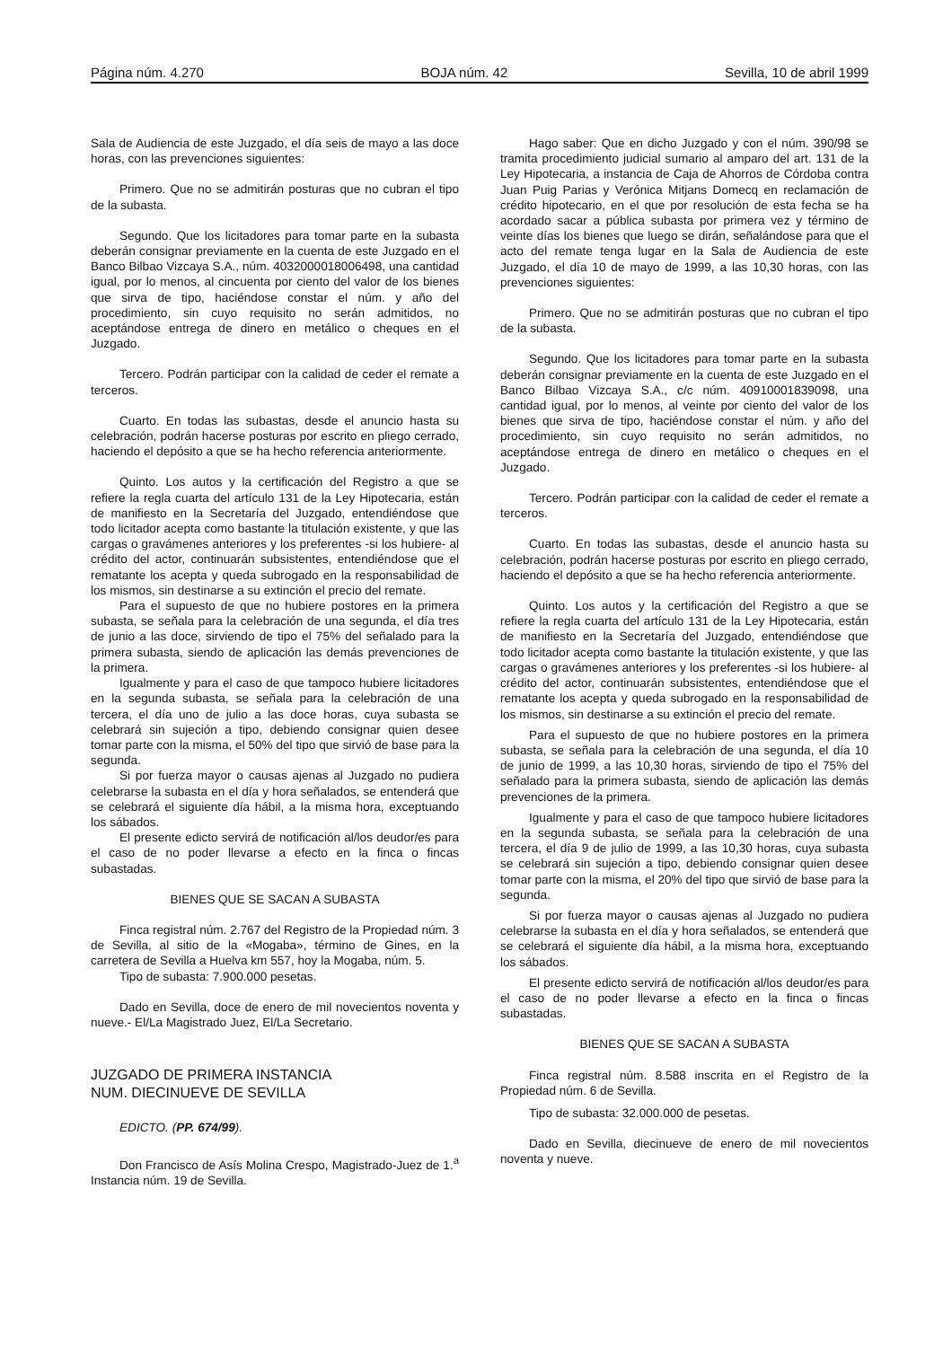Página núm. 4.270 BOJA núm. 42 Sevilla, 10 de abril 1999
Sala de Audiencia de este Juzgado, el día seis de mayo a las doce horas, con las prevenciones siguientes:
Primero. Que no se admitirán posturas que no cubran el tipo de la subasta.
Segundo. Que los licitadores para tomar parte en la subasta deberán consignar previamente en la cuenta de este Juzgado en el Banco Bilbao Vizcaya S.A., núm. 4032000018006498, una cantidad igual, por lo menos, al cincuenta por ciento del valor de los bienes que sirva de tipo, haciéndose constar el núm. y año del procedimiento, sin cuyo requisito no serán admitidos, no aceptándose entrega de dinero en metálico o cheques en el Juzgado.
Tercero. Podrán participar con la calidad de ceder el remate a terceros.
Cuarto. En todas las subastas, desde el anuncio hasta su celebración, podrán hacerse posturas por escrito en pliego cerrado, haciendo el depósito a que se ha hecho referencia anteriormente.
Quinto. Los autos y la certificación del Registro a que se refiere la regla cuarta del artículo 131 de la Ley Hipotecaria, están de manifiesto en la Secretaría del Juzgado, entendiéndose que todo licitador acepta como bastante la titulación existente, y que las cargas o gravámenes anteriores y los preferentes -si los hubiere- al crédito del actor, continuarán subsistentes, entendiéndose que el rematante los acepta y queda subrogado en la responsabilidad de los mismos, sin destinarse a su extinción el precio del remate.
Para el supuesto de que no hubiere postores en la primera subasta, se señala para la celebración de una segunda, el día tres de junio a las doce, sirviendo de tipo el 75% del señalado para la primera subasta, siendo de aplicación las demás prevenciones de la primera.
Igualmente y para el caso de que tampoco hubiere licitadores en la segunda subasta, se señala para la celebración de una tercera, el día uno de julio a las doce horas, cuya subasta se celebrará sin sujeción a tipo, debiendo consignar quien desee tomar parte con la misma, el 50% del tipo que sirvió de base para la segunda.
Si por fuerza mayor o causas ajenas al Juzgado no pudiera celebrarse la subasta en el día y hora señalados, se entenderá que se celebrará el siguiente día hábil, a la misma hora, exceptuando los sábados.
El presente edicto servirá de notificación al/los deudor/es para el caso de no poder llevarse a efecto en la finca o fincas subastadas.
BIENES QUE SE SACAN A SUBASTA
Finca registral núm. 2.767 del Registro de la Propiedad núm. 3 de Sevilla, al sitio de la «Mogaba», término de Gines, en la carretera de Sevilla a Huelva km 557, hoy la Mogaba, núm. 5.
Tipo de subasta: 7.900.000 pesetas.
Dado en Sevilla, doce de enero de mil novecientos noventa y nueve.- El/La Magistrado Juez, El/La Secretario.
JUZGADO DE PRIMERA INSTANCIA
NUM. DIECINUEVE DE SEVILLA
EDICTO. (PP. 674/99).
Don Francisco de Asís Molina Crespo, Magistrado-Juez de 1.<sup>a</sup> Instancia núm. 19 de Sevilla.
Hago saber: Que en dicho Juzgado y con el núm. 390/98 se tramita procedimiento judicial sumario al amparo del art. 131 de la Ley Hipotecaria, a instancia de Caja de Ahorros de Córdoba contra Juan Puig Parias y Verónica Mitjans Domecq en reclamación de crédito hipotecario, en el que por resolución de esta fecha se ha acordado sacar a pública subasta por primera vez y término de veinte días los bienes que luego se dirán, señalándose para que el acto del remate tenga lugar en la Sala de Audiencia de este Juzgado, el día 10 de mayo de 1999, a las 10,30 horas, con las prevenciones siguientes:
Primero. Que no se admitirán posturas que no cubran el tipo de la subasta.
Segundo. Que los licitadores para tomar parte en la subasta deberán consignar previamente en la cuenta de este Juzgado en el Banco Bilbao Vizcaya S.A., c/c núm. 40910001839098, una cantidad igual, por lo menos, al veinte por ciento del valor de los bienes que sirva de tipo, haciéndose constar el núm. y año del procedimiento, sin cuyo requisito no serán admitidos, no aceptándose entrega de dinero en metálico o cheques en el Juzgado.
Tercero. Podrán participar con la calidad de ceder el remate a terceros.
Cuarto. En todas las subastas, desde el anuncio hasta su celebración, podrán hacerse posturas por escrito en pliego cerrado, haciendo el depósito a que se ha hecho referencia anteriormente.
Quinto. Los autos y la certificación del Registro a que se refiere la regla cuarta del artículo 131 de la Ley Hipotecaria, están de manifiesto en la Secretaría del Juzgado, entendiéndose que todo licitador acepta como bastante la titulación existente, y que las cargas o gravámenes anteriores y los preferentes -si los hubiere- al crédito del actor, continuarán subsistentes, entendiéndose que el rematante los acepta y queda subrogado en la responsabilidad de los mismos, sin destinarse a su extinción el precio del remate.
Para el supuesto de que no hubiere postores en la primera subasta, se señala para la celebración de una segunda, el día 10 de junio de 1999, a las 10,30 horas, sirviendo de tipo el 75% del señalado para la primera subasta, siendo de aplicación las demás prevenciones de la primera.
Igualmente y para el caso de que tampoco hubiere licitadores en la segunda subasta, se señala para la celebración de una tercera, el día 9 de julio de 1999, a las 10,30 horas, cuya subasta se celebrará sin sujeción a tipo, debiendo consignar quien desee tomar parte con la misma, el 20% del tipo que sirvió de base para la segunda.
Si por fuerza mayor o causas ajenas al Juzgado no pudiera celebrarse la subasta en el día y hora señalados, se entenderá que se celebrará el siguiente día hábil, a la misma hora, exceptuando los sábados.
El presente edicto servirá de notificación al/los deudor/es para el caso de no poder llevarse a efecto en la finca o fincas subastadas.
BIENES QUE SE SACAN A SUBASTA
Finca registral núm. 8.588 inscrita en el Registro de la Propiedad núm. 6 de Sevilla.
Tipo de subasta: 32.000.000 de pesetas.
Dado en Sevilla, diecinueve de enero de mil novecientos noventa y nueve.